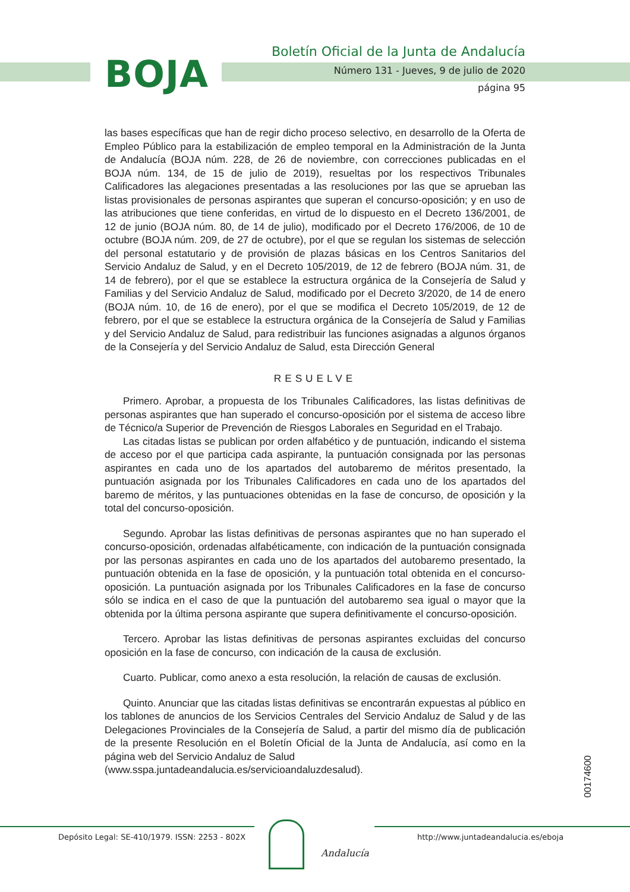BOJA
Boletín Oficial de la Junta de Andalucía
Número 131 - Jueves, 9 de julio de 2020
página 95
las bases específicas que han de regir dicho proceso selectivo, en desarrollo de la Oferta de Empleo Público para la estabilización de empleo temporal en la Administración de la Junta de Andalucía (BOJA núm. 228, de 26 de noviembre, con correcciones publicadas en el BOJA núm. 134, de 15 de julio de 2019), resueltas por los respectivos Tribunales Calificadores las alegaciones presentadas a las resoluciones por las que se aprueban las listas provisionales de personas aspirantes que superan el concurso-oposición; y en uso de las atribuciones que tiene conferidas, en virtud de lo dispuesto en el Decreto 136/2001, de 12 de junio (BOJA núm. 80, de 14 de julio), modificado por el Decreto 176/2006, de 10 de octubre (BOJA núm. 209, de 27 de octubre), por el que se regulan los sistemas de selección del personal estatutario y de provisión de plazas básicas en los Centros Sanitarios del Servicio Andaluz de Salud, y en el Decreto 105/2019, de 12 de febrero (BOJA núm. 31, de 14 de febrero), por el que se establece la estructura orgánica de la Consejería de Salud y Familias y del Servicio Andaluz de Salud, modificado por el Decreto 3/2020, de 14 de enero (BOJA núm. 10, de 16 de enero), por el que se modifica el Decreto 105/2019, de 12 de febrero, por el que se establece la estructura orgánica de la Consejería de Salud y Familias y del Servicio Andaluz de Salud, para redistribuir las funciones asignadas a algunos órganos de la Consejería y del Servicio Andaluz de Salud, esta Dirección General
RESUELVE
Primero. Aprobar, a propuesta de los Tribunales Calificadores, las listas definitivas de personas aspirantes que han superado el concurso-oposición por el sistema de acceso libre de Técnico/a Superior de Prevención de Riesgos Laborales en Seguridad en el Trabajo.
Las citadas listas se publican por orden alfabético y de puntuación, indicando el sistema de acceso por el que participa cada aspirante, la puntuación consignada por las personas aspirantes en cada uno de los apartados del autobaremo de méritos presentado, la puntuación asignada por los Tribunales Calificadores en cada uno de los apartados del baremo de méritos, y las puntuaciones obtenidas en la fase de concurso, de oposición y la total del concurso-oposición.
Segundo. Aprobar las listas definitivas de personas aspirantes que no han superado el concurso-oposición, ordenadas alfabéticamente, con indicación de la puntuación consignada por las personas aspirantes en cada uno de los apartados del autobaremo presentado, la puntuación obtenida en la fase de oposición, y la puntuación total obtenida en el concurso-oposición. La puntuación asignada por los Tribunales Calificadores en la fase de concurso sólo se indica en el caso de que la puntuación del autobaremo sea igual o mayor que la obtenida por la última persona aspirante que supera definitivamente el concurso-oposición.
Tercero. Aprobar las listas definitivas de personas aspirantes excluidas del concurso oposición en la fase de concurso, con indicación de la causa de exclusión.
Cuarto. Publicar, como anexo a esta resolución, la relación de causas de exclusión.
Quinto. Anunciar que las citadas listas definitivas se encontrarán expuestas al público en los tablones de anuncios de los Servicios Centrales del Servicio Andaluz de Salud y de las Delegaciones Provinciales de la Consejería de Salud, a partir del mismo día de publicación de la presente Resolución en el Boletín Oficial de la Junta de Andalucía, así como en la página web del Servicio Andaluz de Salud
(www.sspa.juntadeandalucia.es/servicioandaluzdesalud).
00174600
Depósito Legal: SE-410/1979. ISSN: 2253 - 802X
http://www.juntadeandalucia.es/eboja
Andalucía